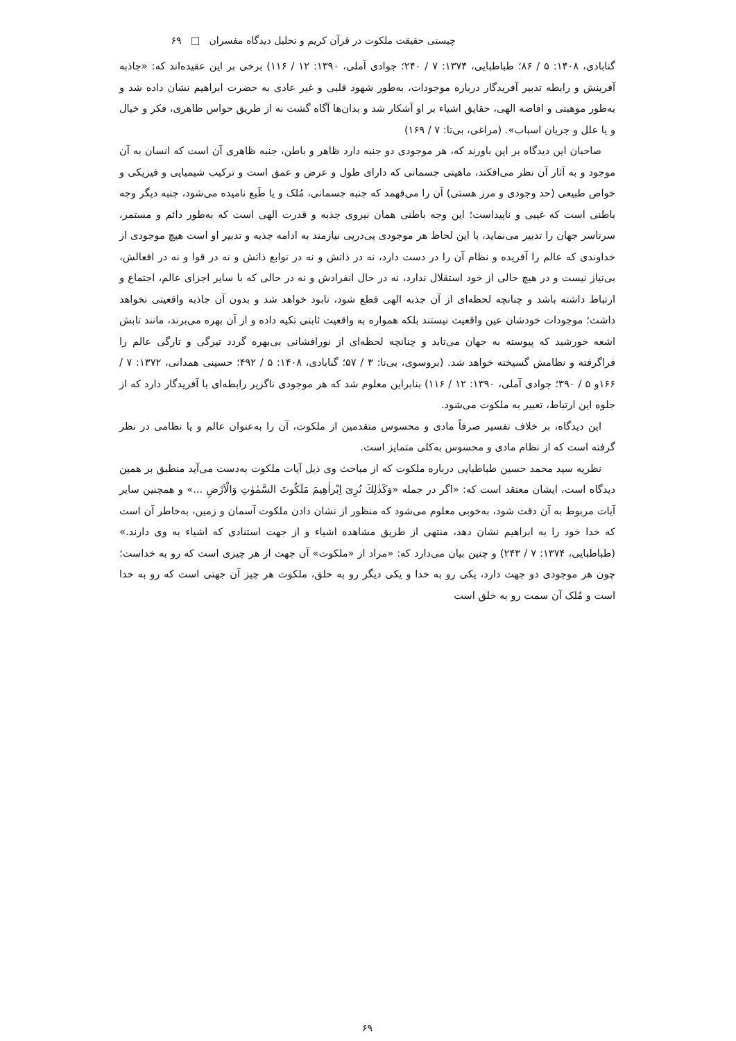چیستی حقیقت ملکوت در قرآن کریم و تحلیل دیدگاه مفسران □ ۶۹
گنابادی، ۱۴۰۸: ۵ / ۸۶؛ طباطبایی، ۱۳۷۴: ۷ / ۲۴۰؛ جوادی آملی، ۱۳۹۰: ۱۲ / ۱۱۶) برخی بر این عقیده‌اند که: «جاذبه آفرینش و رابطه تدبیر آفریدگار درباره موجودات، به‌طور شهود قلبی و غیر عادی به حضرت ابراهیم نشان داده شد و به‌طور موهبتی و افاضه الهی، حقایق اشیاء بر او آشکار شد و بدان‌ها آگاه گشت نه از طریق حواس ظاهری، فکر و خیال و یا علل و جریان اسباب». (مراغی، بی‌تا: ۷ / ۱۶۹)
صاحبان این دیدگاه بر این باورند که، هر موجودی دو جنبه دارد ظاهر و باطن، جنبه ظاهری آن است که انسان به آن موجود و به آثار آن نظر می‌افکند، ماهیتی جسمانی که دارای طول و عرض و عمق است و ترکیب شیمیایی و فیزیکی و خواص طبیعی (حد وجودی و مرز هستی) آن را می‌فهمد که جنبه جسمانی، مُلک و یا طَبع نامیده می‌شود، جنبه دیگر وجه باطنی است که غیبی و ناپیداست؛ این وجه باطنی همان نیروی جذبه و قدرت الهی است که به‌طور دائم و مستمر، سرتاسر جهان را تدبیر می‌نماید، با این لحاظ هر موجودی پی‌درپی نیازمند به ادامه جذبه و تدبیر او است هیچ موجودی از خداوندی که عالم را آفریده و نظام آن را در دست دارد، نه در ذاتش و نه در توابع ذاتش و نه در قوا و نه در افعالش، بی‌نیاز نیست و در هیچ حالی از خود استقلال ندارد، نه در حال انفرادش و نه در حالی که با سایر اجزای عالم، اجتماع و ارتباط داشته باشد و چنانچه لحظه‌ای از آن جذبه الهی قطع شود، نابود خواهد شد و بدون آن جاذبه واقعیتی نخواهد داشت؛ موجودات خودشان عین واقعیت نیستند بلکه همواره به واقعیت ثابتی تکیه داده و از آن بهره می‌برند، مانند تابش اشعه خورشید که پیوسته به جهان می‌تابد و چنانچه لحظه‌ای از نورافشانی بی‌بهره گردد تیرگی و تارگی عالم را فراگرفته و نظامش گسیخته خواهد شد. (بروسوی، بی‌تا: ۳ / ۵۷؛ گنابادی، ۱۴۰۸: ۵ / ۴۹۲؛ حسینی همدانی، ۱۳۷۲: ۷ / ۱۶۶و ۵ / ۳۹۰؛ جوادی آملی، ۱۳۹۰: ۱۲ / ۱۱۶) بنابراین معلوم شد که هر موجودی ناگزیر رابطه‌ای با آفریدگار دارد که از جلوه این ارتباط، تعبیر به ملکوت می‌شود.
این دیدگاه، بر خلاف تفسیر صرفاً مادی و محسوس متقدمین از ملکوت، آن را به‌عنوان عالم و یا نظامی در نظر گرفته است که از نظام مادی و محسوس به‌کلی متمایز است.
نظریه سید محمد حسین طباطبایی درباره ملکوت که از مباحث وی ذیل آیات ملکوت به‌دست می‌آید منطبق بر همین دیدگاه است، ایشان معتقد است که: «اگر در جمله «وَكَذٰلِكَ نُرِىَ اِبْراٰهِيمَ مَلَكُوتَ السَّمٰوٰتِ وَالْاَرْضِ ...» و همچنین سایر آیات مربوط به آن دقت شود، به‌خوبی معلوم می‌شود که منظور از نشان دادن ملکوت آسمان و زمین، به‌خاطر آن است که خدا خود را به ابراهیم نشان دهد، منتهی از طریق مشاهده اشیاء و از جهت استنادی که اشیاء به وی دارند.» (طباطبایی، ۱۳۷۴: ۷ / ۲۴۳) و چنین بیان می‌دارد که: «مراد از «ملکوت» آن جهت از هر چیزی است که رو به خداست؛ چون هر موجودی دو جهت دارد، یکی رو به خدا و یکی دیگر رو به خلق، ملکوت هر چیز آن جهتی است که رو به خدا است و مُلک آن سمت رو به خلق است
۶۹